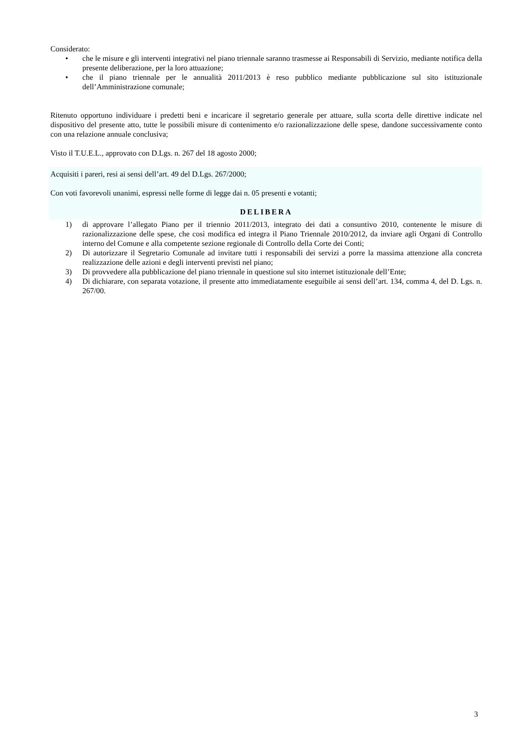Considerato:
• che le misure e gli interventi integrativi nel piano triennale saranno trasmesse ai Responsabili di Servizio, mediante notifica della presente deliberazione, per la loro attuazione;
• che il piano triennale per le annualità 2011/2013 è reso pubblico mediante pubblicazione sul sito istituzionale dell’Amministrazione comunale;
Ritenuto opportuno individuare i predetti beni e incaricare il segretario generale per attuare, sulla scorta delle direttive indicate nel dispositivo del presente atto, tutte le possibili misure di contenimento e/o razionalizzazione delle spese, dandone successivamente conto con una relazione annuale conclusiva;
Visto il T.U.E.L., approvato con D.Lgs. n. 267 del 18 agosto 2000;
Acquisiti i pareri, resi ai sensi dell’art. 49 del D.Lgs. 267/2000;
Con voti favorevoli unanimi, espressi nelle forme di legge dai n. 05 presenti e votanti;
DELIBERA
1) di approvare l’allegato Piano per il triennio 2011/2013, integrato dei dati a consuntivo 2010, contenente le misure di razionalizzazione delle spese, che così modifica ed integra il Piano Triennale 2010/2012, da inviare agli Organi di Controllo interno del Comune e alla competente sezione regionale di Controllo della Corte dei Conti;
2) Di autorizzare il Segretario Comunale ad invitare tutti i responsabili dei servizi a porre la massima attenzione alla concreta realizzazione delle azioni e degli interventi previsti nel piano;
3) Di provvedere alla pubblicazione del piano triennale in questione sul sito internet istituzionale dell’Ente;
4) Di dichiarare, con separata votazione, il presente atto immediatamente eseguibile ai sensi dell’art. 134, comma 4, del D. Lgs. n. 267/00.
3